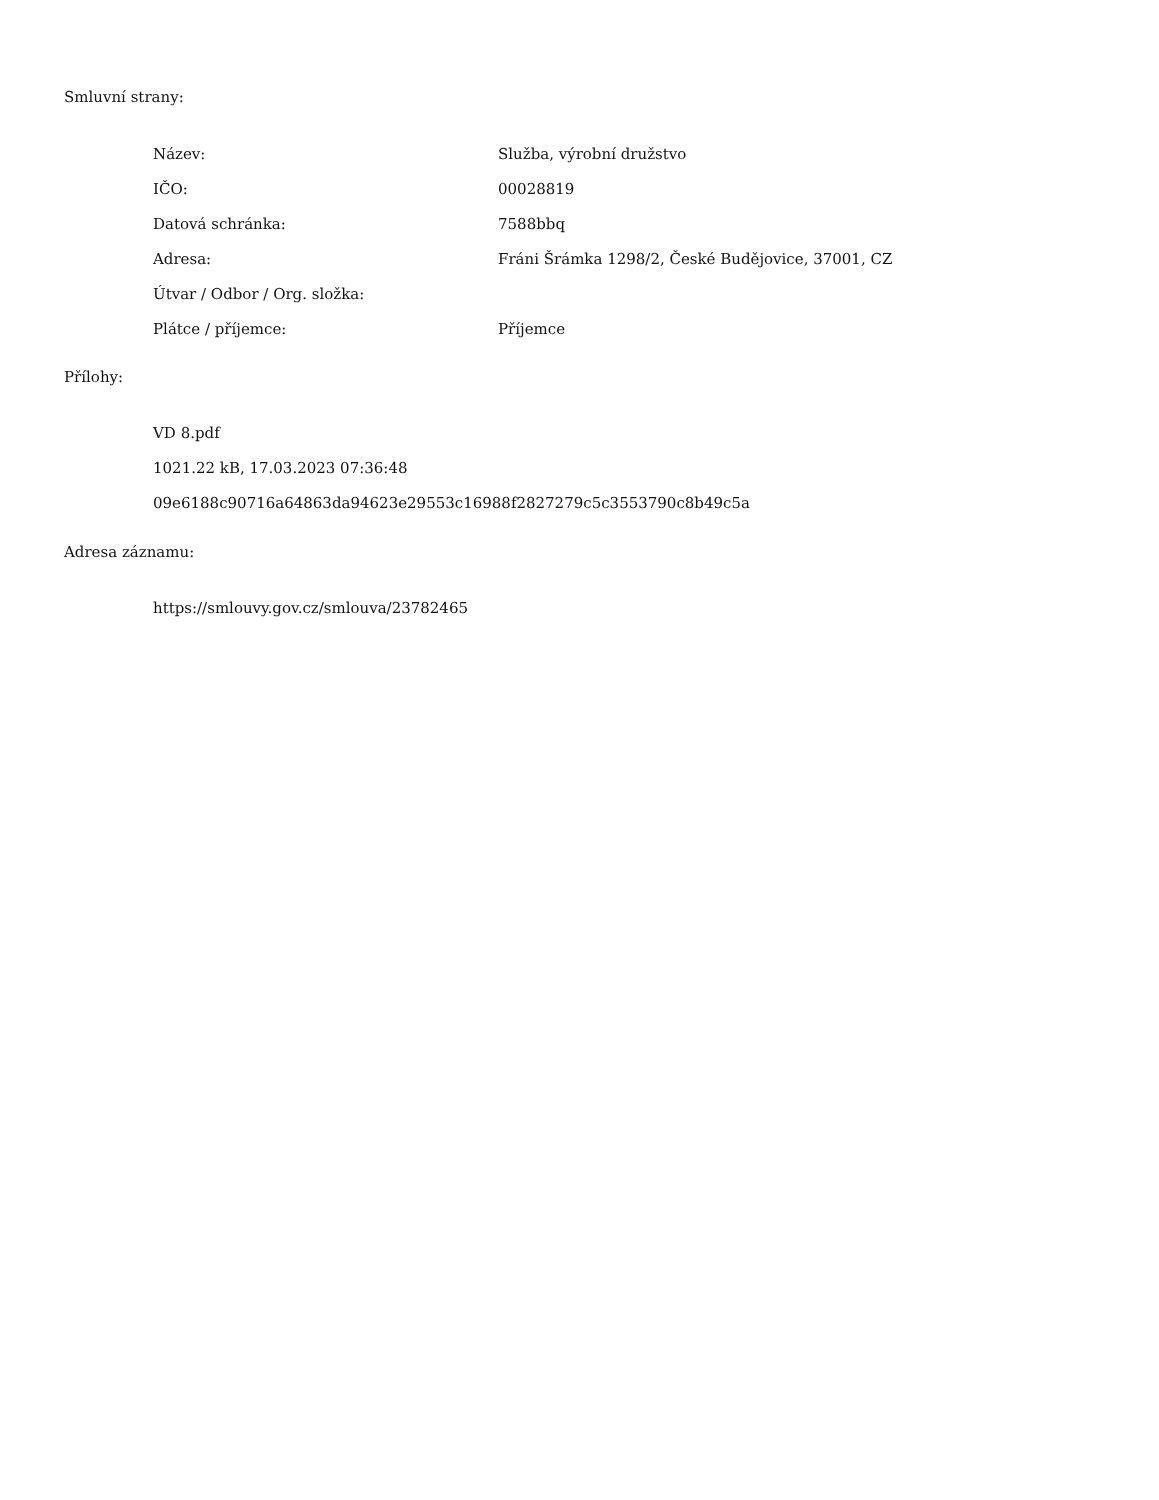Smluvní strany:
| Název: | Služba, výrobní družstvo |
| IČO: | 00028819 |
| Datová schránka: | 7588bbq |
| Adresa: | Fráni Šrámka 1298/2, České Budějovice, 37001, CZ |
| Útvar / Odbor / Org. složka: | |
| Plátce / příjemce: | Příjemce |
Přílohy:
VD 8.pdf
1021.22 kB, 17.03.2023 07:36:48
09e6188c90716a64863da94623e29553c16988f2827279c5c3553790c8b49c5a
Adresa záznamu:
https://smlouvy.gov.cz/smlouva/23782465